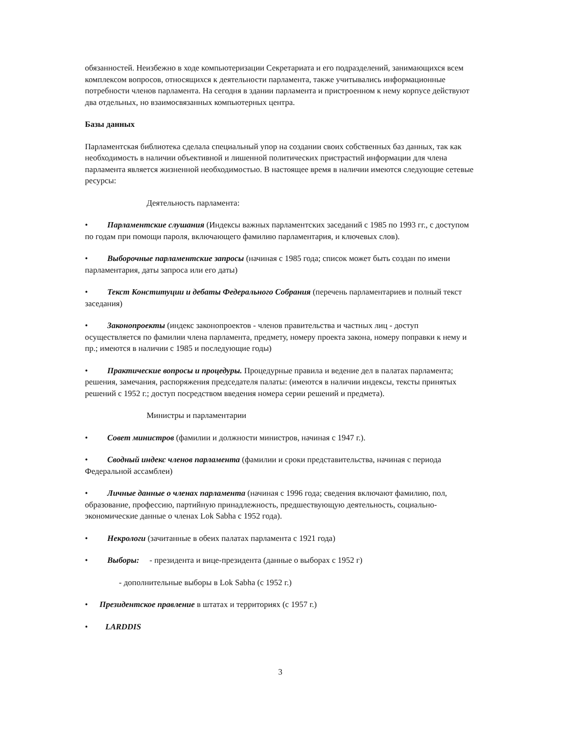обязанностей. Неизбежно в ходе компьютеризации Секретариата и его подразделений, занимающихся всем комплексом вопросов, относящихся к деятельности парламента, также учитывались информационные потребности членов парламента. На сегодня в здании парламента и пристроенном к нему корпусе действуют два отдельных, но взаимосвязанных компьютерных центра.
Базы данных
Парламентская библиотека сделала специальный упор на создании своих собственных баз данных, так как необходимость в наличии объективной и лишенной политических пристрастий информации для члена парламента является жизненной необходимостью. В настоящее время в наличии имеются следующие сетевые ресурсы:
Деятельность парламента:
• Парламентские слушания (Индексы важных парламентских заседаний с 1985 по 1993 гг., с доступом по годам при помощи пароля, включающего фамилию парламентария, и ключевых слов).
• Выборочные парламентские запросы (начиная с 1985 года; список может быть создан по имени парламентария, даты запроса или его даты)
• Текст Конституции и дебаты Федерального Собрания (перечень парламентариев и полный текст заседания)
• Законопроекты (индекс законопроектов - членов правительства и частных лиц - доступ осуществляется по фамилии члена парламента, предмету, номеру проекта закона, номеру поправки к нему и пр.; имеются в наличии с 1985 и последующие годы)
• Практические вопросы и процедуры. Процедурные правила и ведение дел в палатах парламента; решения, замечания, распоряжения председателя палаты: (имеются в наличии индексы, тексты принятых решений с 1952 г.; доступ посредством введения номера серии решений и предмета).
Министры и парламентарии
• Совет министров (фамилии и должности министров, начиная с 1947 г.).
• Сводный индекс членов парламента (фамилии и сроки представительства, начиная с периода Федеральной ассамблеи)
• Личные данные о членах парламента (начиная с 1996 года; сведения включают фамилию, пол, образование, профессию, партийную принадлежность, предшествующую деятельность, социально-экономические данные о членах Lok Sabha с 1952 года).
• Некрологи (зачитанные в обеих палатах парламента с 1921 года)
• Выборы: - президента и вице-президента (данные о выборах с 1952 г)
- дополнительные выборы в Lok Sabha (с 1952 г.)
• Президентское правление в штатах и территориях (с 1957 г.)
• LARDDIS
3